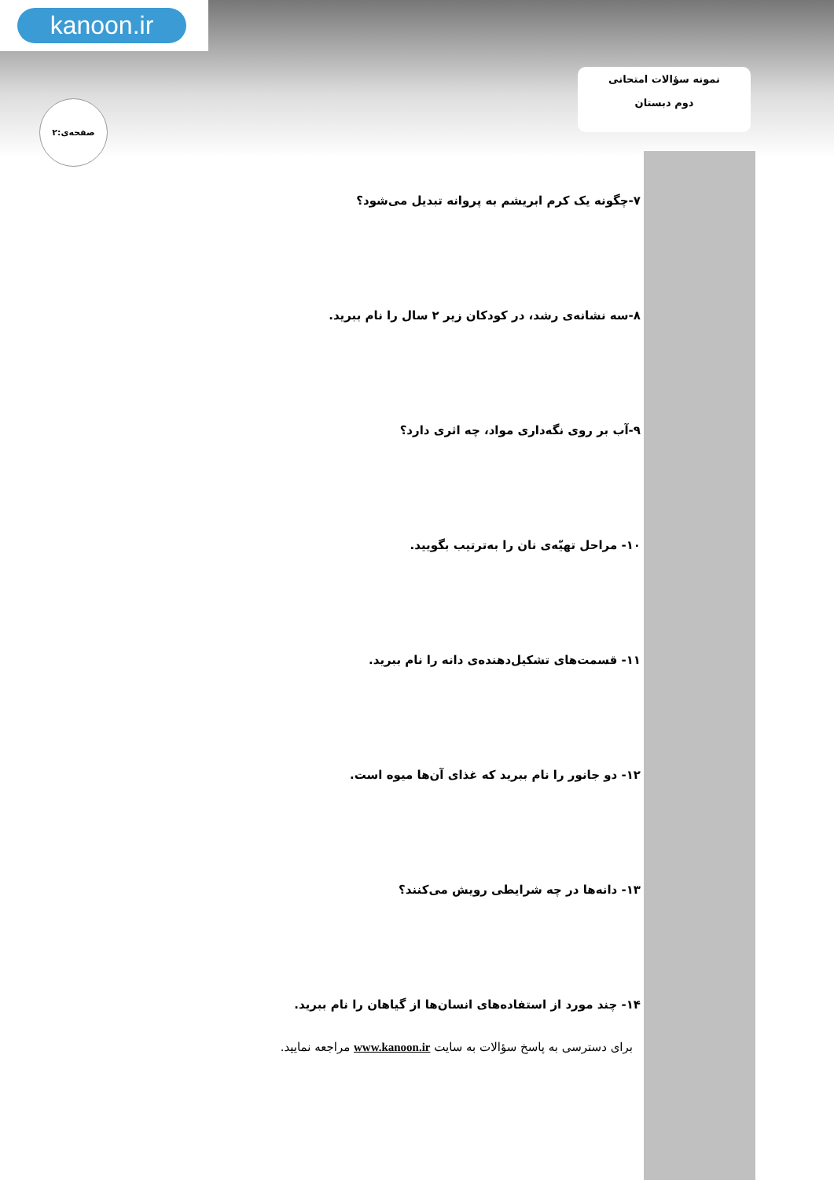kanoon.ir
نمونه سؤالات امتحانی
دوم دبستان
صفحه‌ی:۲
۷-چگونه یک کرم ابریشم به پروانه تبدیل می‌شود؟
۸-سه نشانه‌ی رشد، در کودکان زیر ۲ سال را نام ببرید.
۹-آب بر روی نگه‌داری مواد، چه اثری دارد؟
۱۰- مراحل تهیّه‌ی نان را به‌ترتیب بگویید.
۱۱- قسمت‌های تشکیل‌دهنده‌ی دانه را نام ببرید.
۱۲- دو جانور را نام ببرید که غذای آن‌ها میوه است.
۱۳- دانه‌ها در چه شرایطی رویش می‌کنند؟
۱۴- چند مورد از استفاده‌های انسان‌ها از گیاهان را نام ببرید.
برای دسترسی به پاسخ سؤالات به سایت www.kanoon.ir مراجعه نمایید.